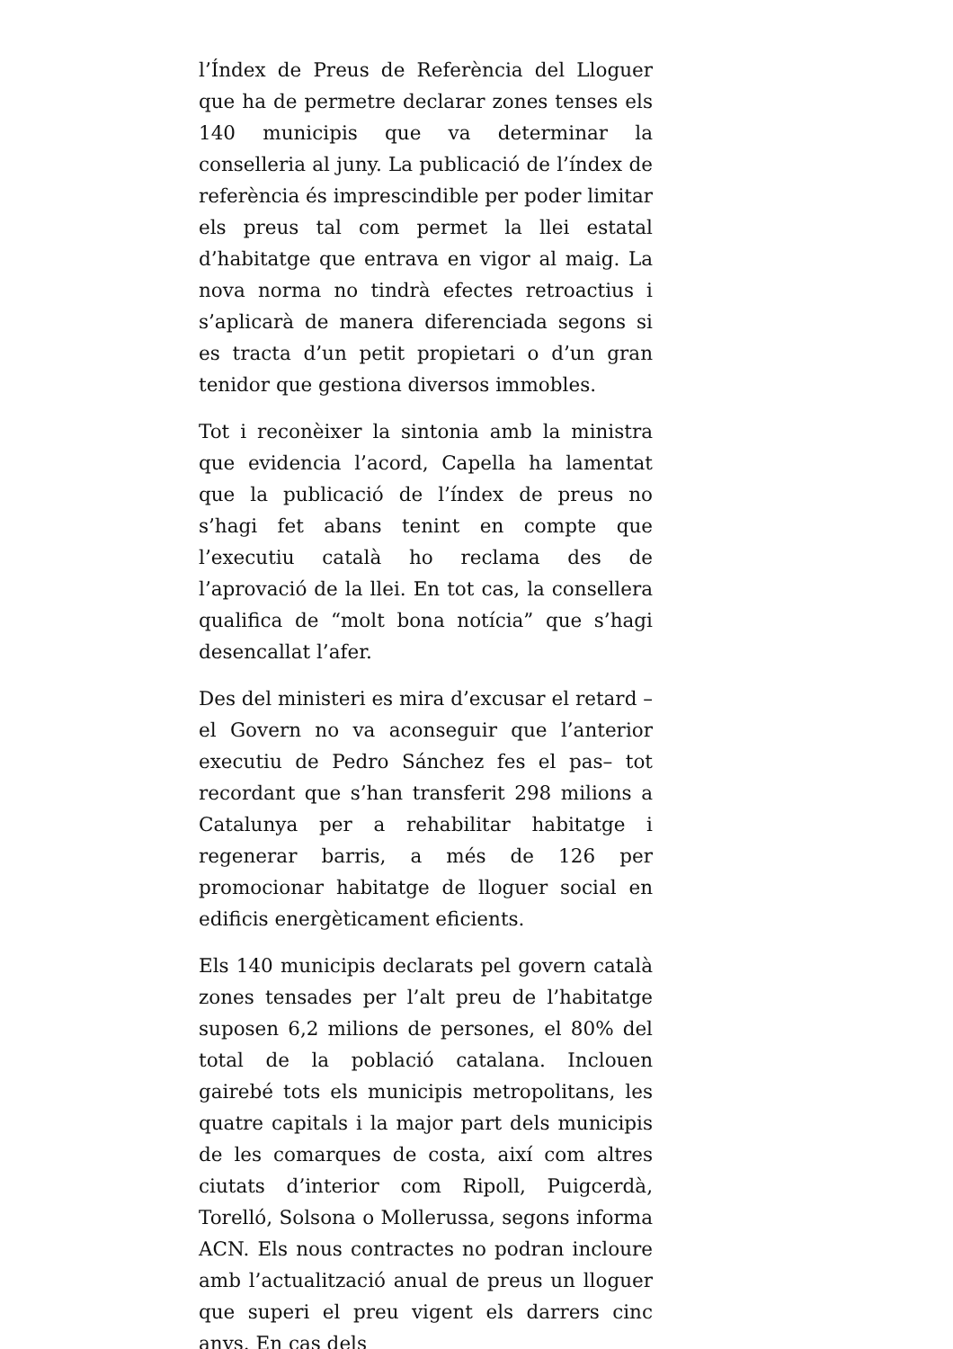l’Índex de Preus de Referència del Lloguer que ha de permetre declarar zones tenses els 140 municipis que va determinar la conselleria al juny. La publicació de l’índex de referència és imprescindible per poder limitar els preus tal com permet la llei estatal d’habitatge que entrava en vigor al maig. La nova norma no tindrà efectes retroactius i s’aplicarà de manera diferenciada segons si es tracta d’un petit propietari o d’un gran tenidor que gestiona diversos immobles.
Tot i reconèixer la sintonia amb la ministra que evidencia l’acord, Capella ha lamentat que la publicació de l’índex de preus no s’hagi fet abans tenint en compte que l’executiu català ho reclama des de l’aprovació de la llei. En tot cas, la consellera qualifica de “molt bona notícia” que s’hagi desencallat l’afer.
Des del ministeri es mira d’excusar el retard –el Govern no va aconseguir que l’anterior executiu de Pedro Sánchez fes el pas– tot recordant que s’han transferit 298 milions a Catalunya per a rehabilitar habitatge i regenerar barris, a més de 126 per promocionar habitatge de lloguer social en edificis energèticament eficients.
Els 140 municipis declarats pel govern català zones tensades per l’alt preu de l’habitatge suposen 6,2 milions de persones, el 80% del total de la població catalana. Inclouen gairebé tots els municipis metropolitans, les quatre capitals i la major part dels municipis de les comarques de costa, així com altres ciutats d’interior com Ripoll, Puigcerdà, Torelló, Solsona o Mollerussa, segons informa ACN. Els nous contractes no podran incloure amb l’actualització anual de preus un lloguer que superi el preu vigent els darrers cinc anys. En cas dels